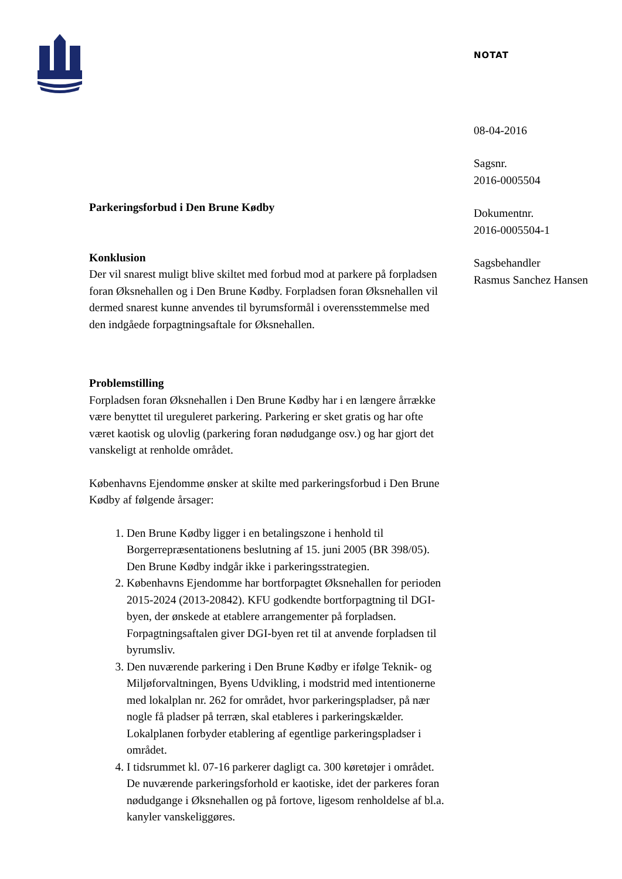NOTAT
08-04-2016
Sagsnr.
2016-0005504
Dokumentnr.
2016-0005504-1
Sagsbehandler
Rasmus Sanchez Hansen
Parkeringsforbud i Den Brune Kødby
Konklusion
Der vil snarest muligt blive skiltet med forbud mod at parkere på forpladsen foran Øksnehallen og i Den Brune Kødby. Forpladsen foran Øksnehallen vil dermed snarest kunne anvendes til byrumsformål i overensstemmelse med den indgåede forpagtningsaftale for Øksnehallen.
Problemstilling
Forpladsen foran Øksnehallen i Den Brune Kødby har i en længere årrække være benyttet til ureguleret parkering. Parkering er sket gratis og har ofte været kaotisk og ulovlig (parkering foran nødudgange osv.) og har gjort det vanskeligt at renholde området.
Københavns Ejendomme ønsker at skilte med parkeringsforbud i Den Brune Kødby af følgende årsager:
1. Den Brune Kødby ligger i en betalingszone i henhold til Borgerrepræsentationens beslutning af 15. juni 2005 (BR 398/05). Den Brune Kødby indgår ikke i parkeringsstrategien.
2. Københavns Ejendomme har bortforpagtet Øksnehallen for perioden 2015-2024 (2013-20842). KFU godkendte bortforpagtning til DGI-byen, der ønskede at etablere arrangementer på forpladsen. Forpagtningsaftalen giver DGI-byen ret til at anvende forpladsen til byrumsliv.
3. Den nuværende parkering i Den Brune Kødby er ifølge Teknik- og Miljøforvaltningen, Byens Udvikling, i modstrid med intentionerne med lokalplan nr. 262 for området, hvor parkeringspladser, på nær nogle få pladser på terræn, skal etableres i parkeringskælder. Lokalplanen forbyder etablering af egentlige parkeringspladser i området.
4. I tidsrummet kl. 07-16 parkerer dagligt ca. 300 køretøjer i området. De nuværende parkeringsforhold er kaotiske, idet der parkeres foran nødudgange i Øksnehallen og på fortove, ligesom renholdelse af bl.a. kanyler vanskeliggøres.